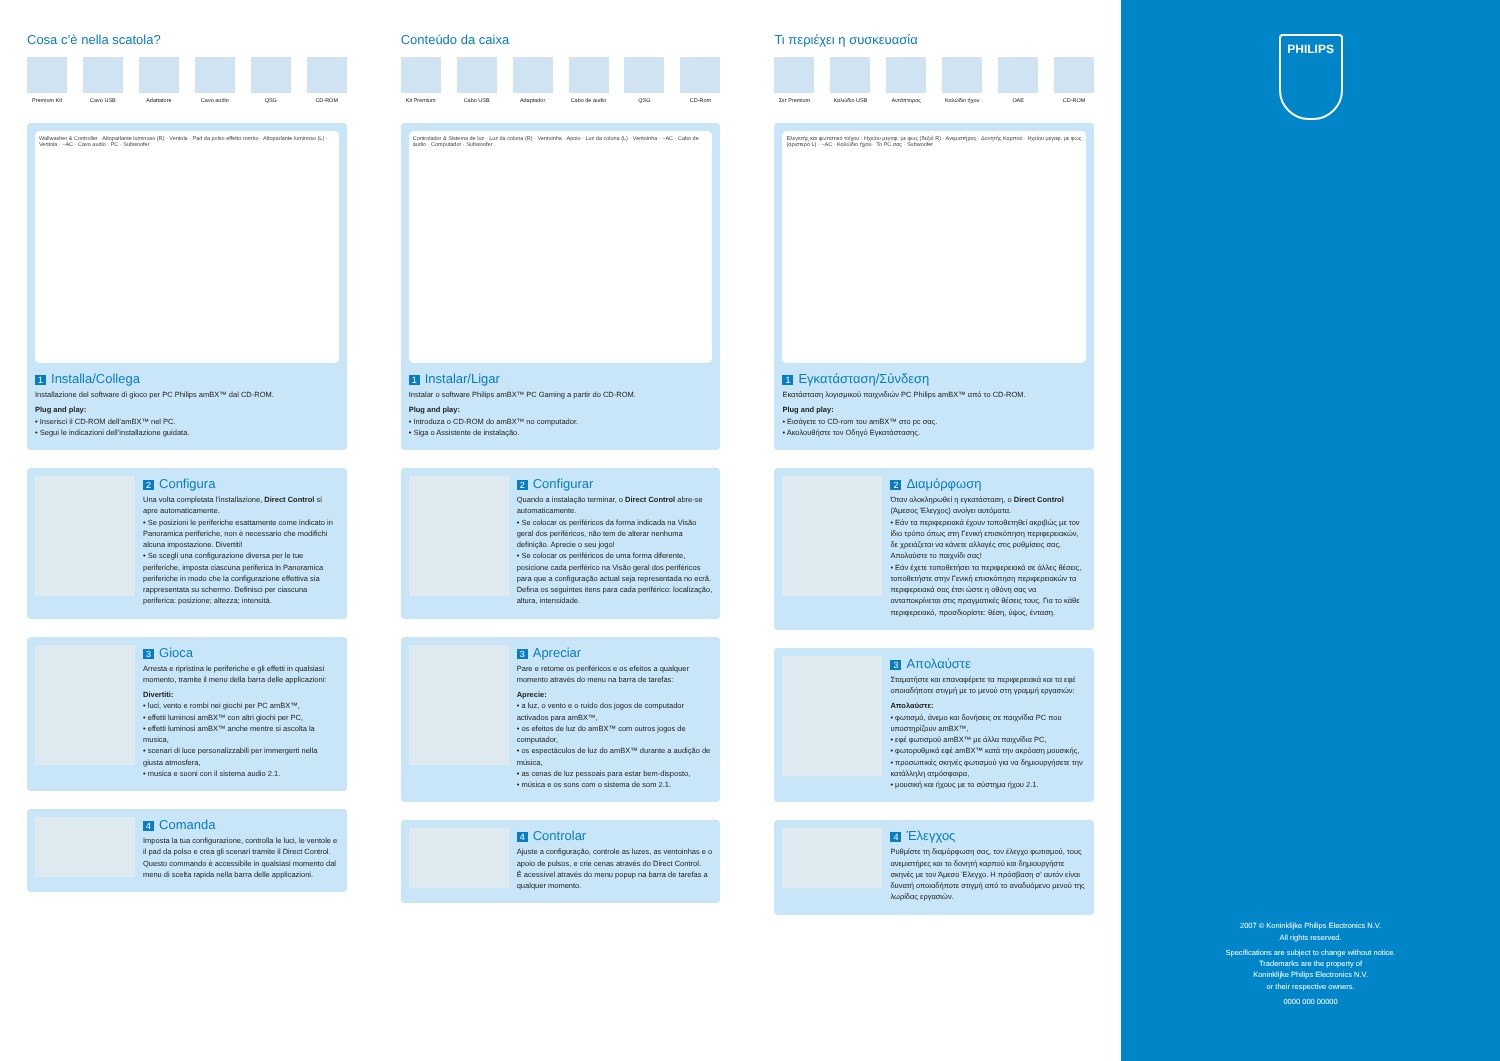Cosa c’è nella scatola?
Premium Kit Cavo USB Adattatore Cavo audio QSG CD-ROM
Wallwasher & Controller · Altoparlante luminoso (R) · Ventola · Pad da polso effetto rombo · Altoparlante luminoso (L) · Ventola · ~AC · Cavo audio · PC · Subwoofer
1 Installa/Collega
Installazione del software di gioco per PC Philips amBX™ dal CD-ROM.
Plug and play:
• Inserisci il CD-ROM dell’amBX™ nel PC.
• Segui le indicazioni dell’installazione guidata.
2 Configura
Una volta completata l’installazione, Direct Control si apre automaticamente.
• Se posizioni le periferiche esattamente come indicato in Panoramica periferiche, non è necessario che modifichi alcuna impostazione. Divertiti!
• Se scegli una configurazione diversa per le tue periferiche, imposta ciascuna periferica in Panoramica periferiche in modo che la configurazione effettiva sia rappresentata su schermo. Definisci per ciascuna periferica: posizione; altezza; intensità.
3 Gioca
Arresta e ripristina le periferiche e gli effetti in qualsiasi momento, tramite il menu della barra delle applicazioni:
Divertiti:
• luci, vento e rombi nei giochi per PC amBX™,
• effetti luminosi amBX™ con altri giochi per PC,
• effetti luminosi amBX™ anche mentre si ascolta la musica,
• scenari di luce personalizzabili per immergerti nella giusta atmosfera,
• musica e suoni con il sistema audio 2.1.
4 Comanda
Imposta la tua configurazione, controlla le luci, le ventole e il pad da polso e crea gli scenari tramite il Direct Control. Questo commando è accessibile in qualsiasi momento dal menu di scelta rapida nella barra delle applicazioni.
Conteúdo da caixa
Kit Premium Cabo USB Adaptador Cabo de áudio QSG CD-Rom
Controlador & Sistema de luz · Luz da coluna (R) · Ventoinha · Apoio · Luz da coluna (L) · Ventoinha · ~AC · Cabo de áudio · Computador · Subwoofer
1 Instalar/Ligar
Instalar o software Philips amBX™ PC Gaming a partir do CD-ROM.
Plug and play:
• Introduza o CD-ROM do amBX™ no computador.
• Siga o Assistente de instalação.
2 Configurar
Quando a instalação terminar, o Direct Control abre-se automaticamente.
• Se colocar os periféricos da forma indicada na Visão geral dos periféricos, não tem de alterar nenhuma definição. Aprecie o seu jogo!
• Se colocar os periféricos de uma forma diferente, posicione cada periférico na Visão geral dos periféricos para que a configuração actual seja representada no ecrã. Defina os seguintes itens para cada periférico: localização, altura, intensidade.
3 Apreciar
Pare e retome os periféricos e os efeitos a qualquer momento através do menu na barra de tarefas:
Aprecie:
• a luz, o vento e o ruído dos jogos de computador activados para amBX™,
• os efeitos de luz do amBX™ com outros jogos de computador,
• os espectáculos de luz do amBX™ durante a audição de música,
• as cenas de luz pessoais para estar bem-disposto,
• música e os sons com o sistema de som 2.1.
4 Controlar
Ajuste a configuração, controle as luzes, as ventoinhas e o apoio de pulsos, e crie cenas através do Direct Control.
É acessível através do menu popup na barra de tarefas a qualquer momento.
Τι περιέχει η συσκευασία
Σετ Premium Καλώδιο USB Αντάπτορας Καλώδιο ήχου ΟΑΕ CD-ROM
Ελεγκτής και φωτιστικό τοίχου · Ηχείου μεγαφ. με φως (δεξιό R) · Ανεμιστήρας · Δονητής Καρπού · Ηχείου μεγαφ. με φως (αριστερό L) · ~AC · Καλώδιο ήχου · Το PC σας · Subwoofer
1 Εγκατάσταση/Σύνδεση
Εκατάσταση λογισμικού παιχνιδιών PC Philips amBX™ από το CD-ROM.
Plug and play:
• Εισάγετε το CD-rom του amBX™ στο pc σας.
• Ακολουθήστε τον Οδηγό Εγκατάστασης.
2 Διαμόρφωση
Όταν ολοκληρωθεί η εγκατάσταση, ο Direct Control (Άμεσος Έλεγχος) ανοίγει αυτόματα.
• Εάν τα περιφερειακά έχουν τοποθετηθεί ακριβώς με τον ίδιο τρόπο όπως στη Γενική επισκόπηση περιφερειακών, δε χρειάζεται να κάνετε αλλαγές στις ρυθμίσεις σας. Απολαύστε το παιχνίδι σας!
• Εάν έχετε τοποθετήσει τα περιφερειακά σε άλλες θέσεις, τοποθετήστε στην Γενική επισκόπηση περιφερειακών τα περιφερειακά σας έτσι ώστε η οθόνη σας να ανταποκρίνεται στις πραγματικές θέσεις τους. Για το κάθε περιφερειακό, προσδιορίστε: θέση, ύψος, ένταση.
3 Απολαύστε
Σταματήστε και επαναφέρετε τα περιφερειακά και τα εφέ οποιαδήποτε στιγμή με το μενού στη γραμμή εργασιών:
Απολαύστε:
• φωτισμό, άνεμο και δονήσεις σε παιχνίδια PC που υποστηρίζουν amBX™,
• εφέ φωτισμού amBX™ με άλλα παιχνίδια PC,
• φωτορυθμικά εφέ amBX™ κατά την ακρόαση μουσικής,
• προσωπικές σκηνές φωτισμού για να δημιουργήσετε την κατάλληλη ατμόσφαιρα,
• μουσική και ήχους με το σύστημα ήχου 2.1.
4 Έλεγχος
Ρυθμίστε τη διαμόρφωση σας, τον έλεγχο φωτισμού, τους ανεμιστήρες και το δονητή καρπού και δημιουργήστε σκηνές με τον Άμεσο Έλεγχο. Η πρόσβαση σ' αυτόν είναι δυνατή οποιαδήποτε στιγμή από το αναδυόμενο μενού της λωρίδας εργασιών.
PHILIPS
2007 © Koninklijke Philips Electronics N.V.
All rights reserved.
Specifications are subject to change without notice.
Trademarks are the property of
Koninklijke Philips Electronics N.V.
or their respective owners.
0000 000 00000